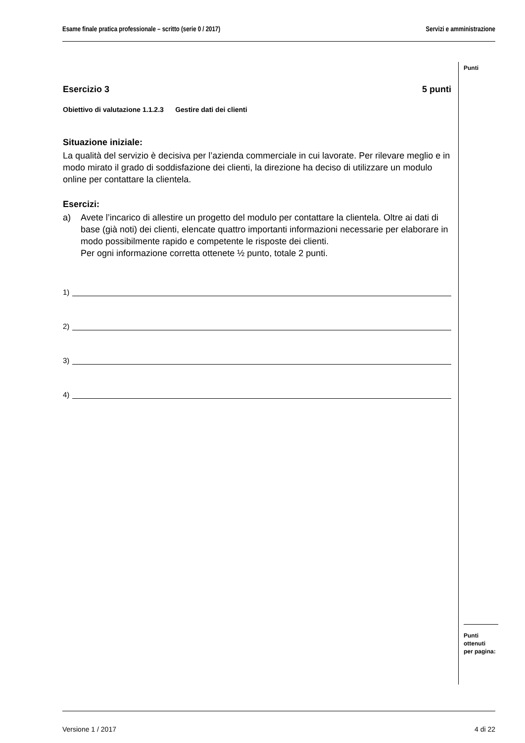Esame finale pratica professionale – scritto (serie 0 / 2017) Servizi e amministrazione
Punti
Esercizio 3 5 punti
Obiettivo di valutazione 1.1.2.3 Gestire dati dei clienti
Situazione iniziale:
La qualità del servizio è decisiva per l’azienda commerciale in cui lavorate. Per rilevare meglio e in modo mirato il grado di soddisfazione dei clienti, la direzione ha deciso di utilizzare un modulo online per contattare la clientela.
Esercizi:
a) Avete l’incarico di allestire un progetto del modulo per contattare la clientela. Oltre ai dati di base (già noti) dei clienti, elencate quattro importanti informazioni necessarie per elaborare in modo possibilmente rapido e competente le risposte dei clienti.
Per ogni informazione corretta ottenete ½ punto, totale 2 punti.
1)
2)
3)
4)
Punti
ottenuti
per pagina:
Versione 1 / 2017 4 di 22